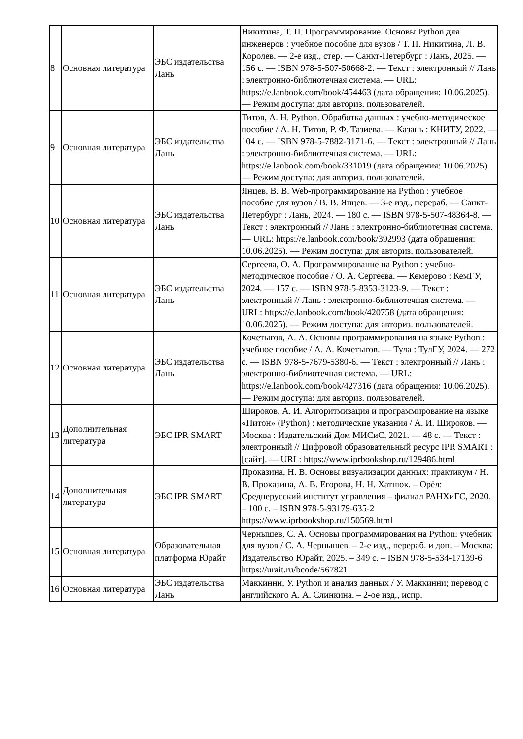| 8 | Основная литература | ЭБС издательства Лань | Никитина, Т. П. Программирование. Основы Python для инженеров : учебное пособие для вузов / Т. П. Никитина, Л. В. Королев. — 2-е изд., стер. — Санкт-Петербург : Лань, 2025. — 156 с. — ISBN 978-5-507-50668-2. — Текст : электронный // Лань : электронно-библиотечная система. — URL: https://e.lanbook.com/book/454463 (дата обращения: 10.06.2025). — Режим доступа: для авториз. пользователей. |
| 9 | Основная литература | ЭБС издательства Лань | Титов, А. Н. Python. Обработка данных : учебно-методическое пособие / А. Н. Титов, Р. Ф. Тазиева. — Казань : КНИТУ, 2022. — 104 с. — ISBN 978-5-7882-3171-6. — Текст : электронный // Лань : электронно-библиотечная система. — URL: https://e.lanbook.com/book/331019 (дата обращения: 10.06.2025). — Режим доступа: для авториз. пользователей. |
| 10 | Основная литература | ЭБС издательства Лань | Янцев, В. В. Web-программирование на Python : учебное пособие для вузов / В. В. Янцев. — 3-е изд., перераб. — Санкт-Петербург : Лань, 2024. — 180 с. — ISBN 978-5-507-48364-8. — Текст : электронный // Лань : электронно-библиотечная система. — URL: https://e.lanbook.com/book/392993 (дата обращения: 10.06.2025). — Режим доступа: для авториз. пользователей. |
| 11 | Основная литература | ЭБС издательства Лань | Сергеева, О. А. Программирование на Python : учебно-методическое пособие / О. А. Сергеева. — Кемерово : КемГУ, 2024. — 157 с. — ISBN 978-5-8353-3123-9. — Текст : электронный // Лань : электронно-библиотечная система. — URL: https://e.lanbook.com/book/420758 (дата обращения: 10.06.2025). — Режим доступа: для авториз. пользователей. |
| 12 | Основная литература | ЭБС издательства Лань | Кочетыгов, А. А. Основы программирования на языке Python : учебное пособие / А. А. Кочетыгов. — Тула : ТулГУ, 2024. — 272 с. — ISBN 978-5-7679-5380-6. — Текст : электронный // Лань : электронно-библиотечная система. — URL: https://e.lanbook.com/book/427316 (дата обращения: 10.06.2025). — Режим доступа: для авториз. пользователей. |
| 13 | Дополнительная литература | ЭБС IPR SMART | Широков, А. И. Алгоритмизация и программирование на языке «Питон» (Python) : методические указания / А. И. Широков. — Москва : Издательский Дом МИСиС, 2021. — 48 с. — Текст : электронный // Цифровой образовательный ресурс IPR SMART : [сайт]. — URL: https://www.iprbookshop.ru/129486.html |
| 14 | Дополнительная литература | ЭБС IPR SMART | Проказина, Н. В. Основы визуализации данных: практикум / Н. В. Проказина, А. В. Егорова, Н. Н. Хатнюк. – Орёл: Среднерусский институт управления – филиал РАНХиГС, 2020. – 100 с. – ISBN 978-5-93179-635-2 https://www.iprbookshop.ru/150569.html |
| 15 | Основная литература | Образовательная платформа Юрайт | Чернышев, С. А. Основы программирования на Python: учебник для вузов / С. А. Чернышев. – 2-е изд., перераб. и доп. – Москва: Издательство Юрайт, 2025. – 349 с. – ISBN 978-5-534-17139-6 https://urait.ru/bcode/567821 |
| 16 | Основная литература | ЭБС издательства Лань | Маккинни, У. Python и анализ данных / У. Маккинни; перевод с английского А. А. Слинкина. – 2-ое изд., испр. |